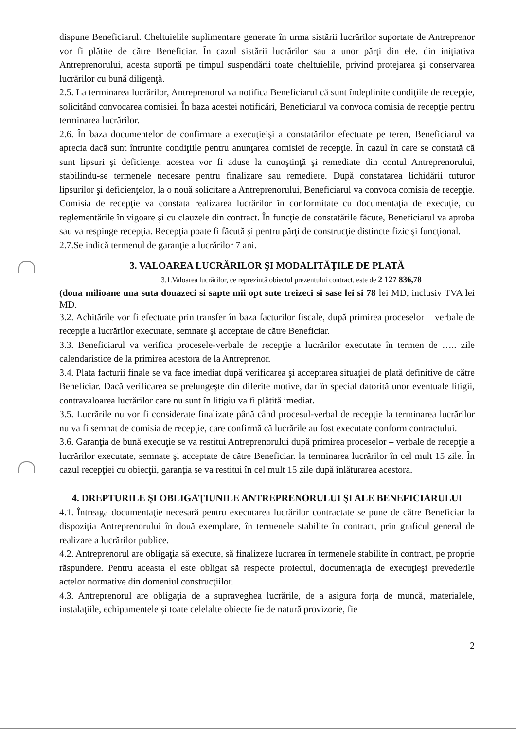dispune Beneficiarul. Cheltuielile suplimentare generate în urma sistării lucrărilor suportate de Antreprenor vor fi plătite de către Beneficiar. În cazul sistării lucrărilor sau a unor părţi din ele, din iniţiativa Antreprenorului, acesta suportă pe timpul suspendării toate cheltuielile, privind protejarea şi conservarea lucrărilor cu bună diligenţă.
2.5. La terminarea lucrărilor, Antreprenorul va notifica Beneficiarul că sunt îndeplinite condiţiile de recepţie, solicitând convocarea comisiei. În baza acestei notificări, Beneficiarul va convoca comisia de recepţie pentru terminarea lucrărilor.
2.6. În baza documentelor de confirmare a execuţieişi a constatărilor efectuate pe teren, Beneficiarul va aprecia dacă sunt întrunite condiţiile pentru anunţarea comisiei de recepţie. În cazul în care se constată că sunt lipsuri şi deficienţe, acestea vor fi aduse la cunoştinţă şi remediate din contul Antreprenorului, stabilindu-se termenele necesare pentru finalizare sau remediere. După constatarea lichidării tuturor lipsurilor şi deficienţelor, la o nouă solicitare a Antreprenorului, Beneficiarul va convoca comisia de recepţie. Comisia de recepţie va constata realizarea lucrărilor în conformitate cu documentaţia de execuţie, cu reglementările în vigoare şi cu clauzele din contract. În funcţie de constatările făcute, Beneficiarul va aproba sau va respinge recepţia. Recepţia poate fi făcută şi pentru părţi de construcţie distincte fizic şi funcţional.
2.7.Se indică termenul de garanţie a lucrărilor 7 ani.
3. VALOAREA LUCRĂRILOR ŞI MODALITĂŢILE DE PLATĂ
3.1.Valoarea lucrărilor, ce reprezintă obiectul prezentului contract, este de 2 127 836,78
(doua milioane una suta douazeci si sapte mii opt sute treizeci si sase lei si 78 lei MD, inclusiv TVA lei MD.
3.2. Achitările vor fi efectuate prin transfer în baza facturilor fiscale, după primirea proceselor – verbale de recepţie a lucrărilor executate, semnate şi acceptate de către Beneficiar.
3.3. Beneficiarul va verifica procesele-verbale de recepţie a lucrărilor executate în termen de ….. zile calendaristice de la primirea acestora de la Antreprenor.
3.4. Plata facturii finale se va face imediat după verificarea şi acceptarea situaţiei de plată definitive de către Beneficiar. Dacă verificarea se prelungeşte din diferite motive, dar în special datorită unor eventuale litigii, contravaloarea lucrărilor care nu sunt în litigiu va fi plătită imediat.
3.5. Lucrările nu vor fi considerate finalizate până când procesul-verbal de recepţie la terminarea lucrărilor nu va fi semnat de comisia de recepţie, care confirmă că lucrările au fost executate conform contractului.
3.6. Garanţia de bună execuţie se va restitui Antreprenorului după primirea proceselor – verbale de recepţie a lucrărilor executate, semnate şi acceptate de către Beneficiar. la terminarea lucrărilor în cel mult 15 zile. În cazul recepţiei cu obiecţii, garanţia se va restitui în cel mult 15 zile după înlăturarea acestora.
4. DREPTURILE ŞI OBLIGAŢIUNILE ANTREPRENORULUI ŞI ALE BENEFICIARULUI
4.1. Întreaga documentaţie necesară pentru executarea lucrărilor contractate se pune de către Beneficiar la dispoziţia Antreprenorului în două exemplare, în termenele stabilite în contract, prin graficul general de realizare a lucrărilor publice.
4.2. Antreprenorul are obligaţia să execute, să finalizeze lucrarea în termenele stabilite în contract, pe proprie răspundere. Pentru aceasta el este obligat să respecte proiectul, documentaţia de execuţieşi prevederile actelor normative din domeniul construcţiilor.
4.3. Antreprenorul are obligaţia de a supraveghea lucrările, de a asigura forţa de muncă, materialele, instalaţiile, echipamentele şi toate celelalte obiecte fie de natură provizorie, fie
2